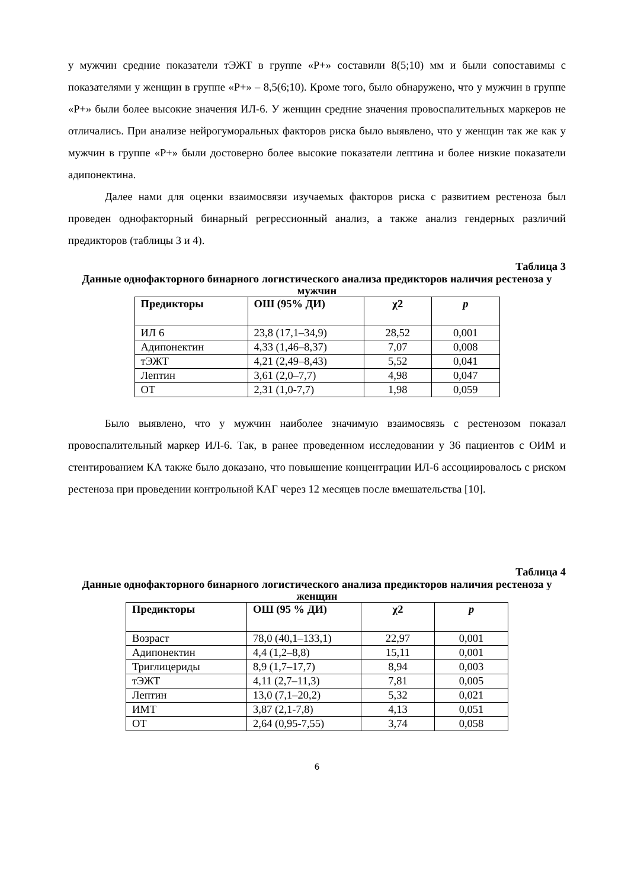у мужчин средние показатели тЭЖТ в группе «Р+» составили 8(5;10) мм и были сопоставимы с показателями у женщин в группе «Р+» – 8,5(6;10). Кроме того, было обнаружено, что у мужчин в группе «Р+» были более высокие значения ИЛ-6. У женщин средние значения провоспалительных маркеров не отличались. При анализе нейрогуморальных факторов риска было выявлено, что у женщин так же как у мужчин в группе «Р+» были достоверно более высокие показатели лептина и более низкие показатели адипонектина.
Далее нами для оценки взаимосвязи изучаемых факторов риска с развитием рестеноза был проведен однофакторный бинарный регрессионный анализ, а также анализ гендерных различий предикторов (таблицы 3 и 4).
Таблица 3
Данные однофакторного бинарного логистического анализа предикторов наличия рестеноза у мужчин
| Предикторы | ОШ (95% ДИ) | χ2 | p |
| --- | --- | --- | --- |
| ИЛ 6 | 23,8 (17,1–34,9) | 28,52 | 0,001 |
| Адипонектин | 4,33 (1,46–8,37) | 7,07 | 0,008 |
| тЭЖТ | 4,21 (2,49–8,43) | 5,52 | 0,041 |
| Лептин | 3,61 (2,0–7,7) | 4,98 | 0,047 |
| ОТ | 2,31 (1,0-7,7) | 1,98 | 0,059 |
Было выявлено, что у мужчин наиболее значимую взаимосвязь с рестенозом показал провоспалительный маркер ИЛ-6. Так, в ранее проведенном исследовании у 36 пациентов с ОИМ и стентированием КА также было доказано, что повышение концентрации ИЛ-6 ассоциировалось с риском рестеноза при проведении контрольной КАГ через 12 месяцев после вмешательства [10].
Таблица 4
Данные однофакторного бинарного логистического анализа предикторов наличия рестеноза у женщин
| Предикторы | ОШ (95 % ДИ) | χ2 | p |
| --- | --- | --- | --- |
| Возраст | 78,0 (40,1–133,1) | 22,97 | 0,001 |
| Адипонектин | 4,4 (1,2–8,8) | 15,11 | 0,001 |
| Триглицериды | 8,9 (1,7–17,7) | 8,94 | 0,003 |
| тЭЖТ | 4,11 (2,7–11,3) | 7,81 | 0,005 |
| Лептин | 13,0 (7,1–20,2) | 5,32 | 0,021 |
| ИМТ | 3,87 (2,1-7,8) | 4,13 | 0,051 |
| ОТ | 2,64 (0,95-7,55) | 3,74 | 0,058 |
6